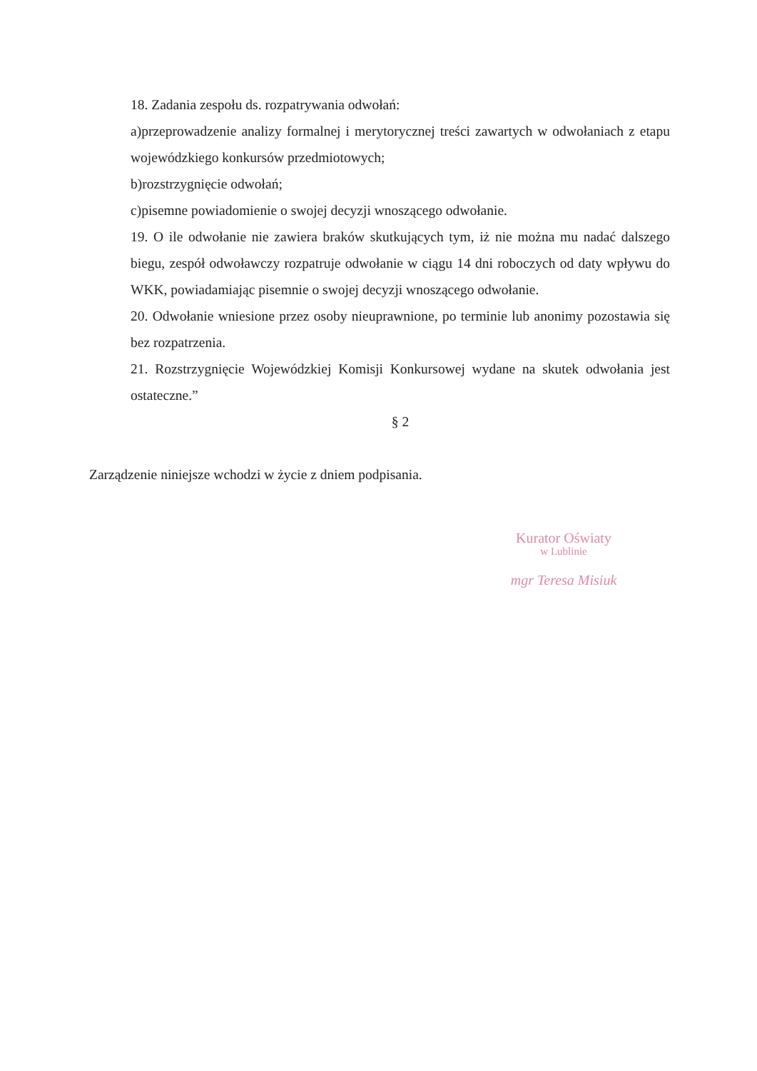18. Zadania zespołu ds. rozpatrywania odwołań:
a)przeprowadzenie analizy formalnej i merytorycznej treści zawartych w odwołaniach z etapu wojewódzkiego konkursów przedmiotowych;
b)rozstrzygnięcie odwołań;
c)pisemne powiadomienie o swojej decyzji wnoszącego odwołanie.
19. O ile odwołanie nie zawiera braków skutkujących tym, iż nie można mu nadać dalszego biegu, zespół odwoławczy rozpatruje odwołanie w ciągu 14 dni roboczych od daty wpływu do WKK, powiadamiając pisemnie o swojej decyzji wnoszącego odwołanie.
20. Odwołanie wniesione przez osoby nieuprawnione, po terminie lub anonimy pozostawia się bez rozpatrzenia.
21. Rozstrzygnięcie Wojewódzkiej Komisji Konkursowej wydane na skutek odwołania jest ostateczne.”
§ 2
Zarządzenie niniejsze wchodzi w życie z dniem podpisania.
Kurator Oświaty
w Lublinie
mgr Teresa Misiuk